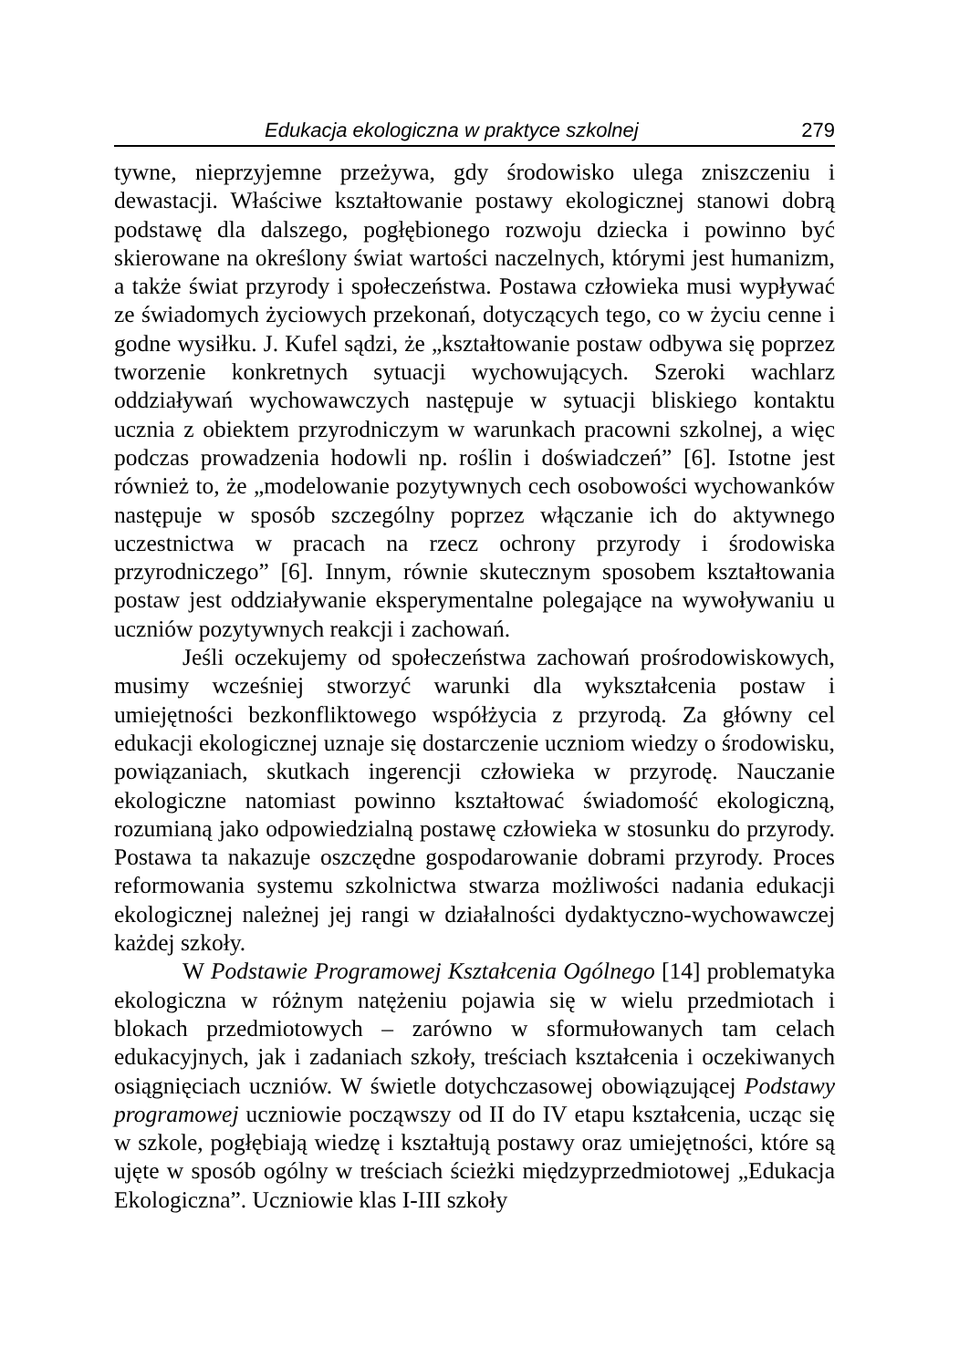Edukacja ekologiczna w praktyce szkolnej 279
tywne, nieprzyjemne przeżywa, gdy środowisko ulega zniszczeniu i dewastacji. Właściwe kształtowanie postawy ekologicznej stanowi dobrą podstawę dla dalszego, pogłębionego rozwoju dziecka i powinno być skierowane na określony świat wartości naczelnych, którymi jest humanizm, a także świat przyrody i społeczeństwa. Postawa człowieka musi wypływać ze świadomych życiowych przekonań, dotyczących tego, co w życiu cenne i godne wysiłku. J. Kufel sądzi, że „kształtowanie postaw odbywa się poprzez tworzenie konkretnych sytuacji wychowujących. Szeroki wachlarz oddziaływań wychowawczych następuje w sytuacji bliskiego kontaktu ucznia z obiektem przyrodniczym w warunkach pracowni szkolnej, a więc podczas prowadzenia hodowli np. roślin i doświadczeń” [6]. Istotne jest również to, że „modelowanie pozytywnych cech osobowości wychowanków następuje w sposób szczególny poprzez włączanie ich do aktywnego uczestnictwa w pracach na rzecz ochrony przyrody i środowiska przyrodniczego” [6]. Innym, równie skutecznym sposobem kształtowania postaw jest oddziaływanie eksperymentalne polegające na wywoływaniu u uczniów pozytywnych reakcji i zachowań.
Jeśli oczekujemy od społeczeństwa zachowań prośrodowiskowych, musimy wcześniej stworzyć warunki dla wykształcenia postaw i umiejętności bezkonfliktowego współżycia z przyrodą. Za główny cel edukacji ekologicznej uznaje się dostarczenie uczniom wiedzy o środowisku, powiązaniach, skutkach ingerencji człowieka w przyrodę. Nauczanie ekologiczne natomiast powinno kształtować świadomość ekologiczną, rozumianą jako odpowiedzialną postawę człowieka w stosunku do przyrody. Postawa ta nakazuje oszczędne gospodarowanie dobrami przyrody. Proces reformowania systemu szkolnictwa stwarza możliwości nadania edukacji ekologicznej należnej jej rangi w działalności dydaktyczno-wychowawczej każdej szkoły.
W Podstawie Programowej Kształcenia Ogólnego [14] problematyka ekologiczna w różnym natężeniu pojawia się w wielu przedmiotach i blokach przedmiotowych – zarówno w sformułowanych tam celach edukacyjnych, jak i zadaniach szkoły, treściach kształcenia i oczekiwanych osiągnięciach uczniów. W świetle dotychczasowej obowiązującej Podstawy programowej uczniowie począwszy od II do IV etapu kształcenia, ucząc się w szkole, pogłębiają wiedzę i kształtują postawy oraz umiejętności, które są ujęte w sposób ogólny w treściach ścieżki międzyprzedmiotowej „Edukacja Ekologiczna”. Uczniowie klas I-III szkoły